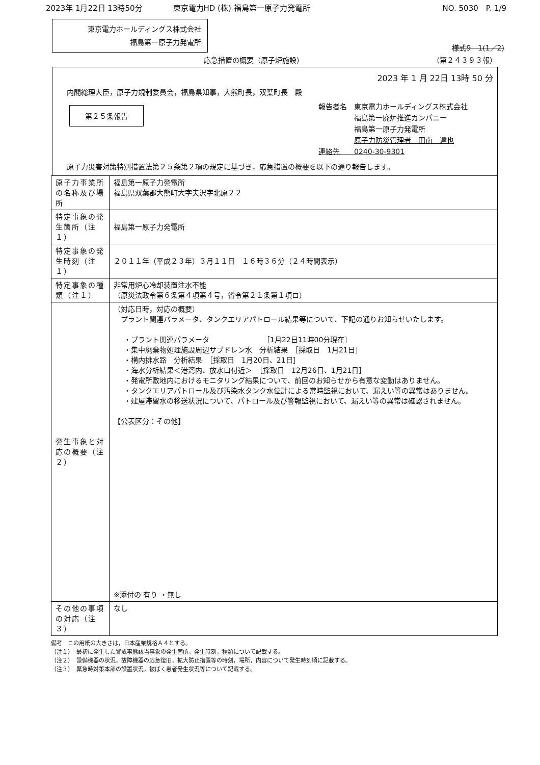2023年 1月22日 13時50分 東京電力HD (株) 福島第一原子力発電所 NO. 5030　P. 1/9
東京電力ホールディングス株式会社
福島第一原子力発電所
様式9－1(1／2)
応急措置の概要（原子炉施設） （第２４３９３報）
2023 年 1 月 22日 13時 50 分
内閣総理大臣，原子力規制委員会，福島県知事，大熊町長，双葉町長　殿
第２５条報告
報告者名　東京電力ホールディングス株式会社
　　　　　福島第一廃炉推進カンパニー
　　　　　福島第一原子力発電所
　　　　　原子力防災管理者　田南　達也
連絡先　　0240-30-9301
原子力災害対策特別措置法第２５条第２項の規定に基づき，応急措置の概要を以下の通り報告します。
| 原子力事業所の名称及び場所 | 福島第一原子力発電所 福島県双葉郡大熊町大字夫沢字北原２２ |
| 特定事象の発生箇所（注１） | 福島第一原子力発電所 |
| 特定事象の発生時刻（注１） | ２０１１年（平成２３年）３月１１日 １６時３６分（２４時間表示） |
| 特定事象の種類（注１） | 非常用炉心冷却装置注水不能 （原災法政令第６条第４項第４号，省令第２１条第１項ロ） |
| 発生事象と対応の概要（注２） | （対応日時，対応の概要） プラント関連パラメータ、タンクエリアパトロール結果等について、下記の通りお知らせいたします。 ・プラント関連パラメータ ［1月22日11時00分現在］ ・集中廃棄物処理施設周辺サブドレン水 分析結果 ［採取日 1月21日］ ・構内排水路 分析結果 ［採取日 1月20日、21日］ ・海水分析結果＜港湾内、放水口付近＞ ［採取日 12月26日、1月21日］ ・発電所敷地内におけるモニタリング結果について、前回のお知らせから有意な変動はありません。 ・タンクエリアパトロール及び汚染水タンク水位計による常時監視において、漏えい等の異常はありません。 ・建屋滞留水の移送状況について、パトロール及び警報監視において、漏えい等の異常は確認されません。 【公表区分：その他】 ※添付の 有り ・無し |
| その他の事項の対応（注３） | なし |
備考　この用紙の大きさは，日本産業規格Ａ４とする。
（注１）　最初に発生した警戒事態該当事象の発生箇所，発生時刻，種類について記載する。
（注２）　設備機器の状況，故障機器の応急復旧，拡大防止措置等の時刻，場所，内容について発生時刻順に記載する。
（注３）　緊急時対策本部の設置状況，被ばく患者発生状況等について記載する。